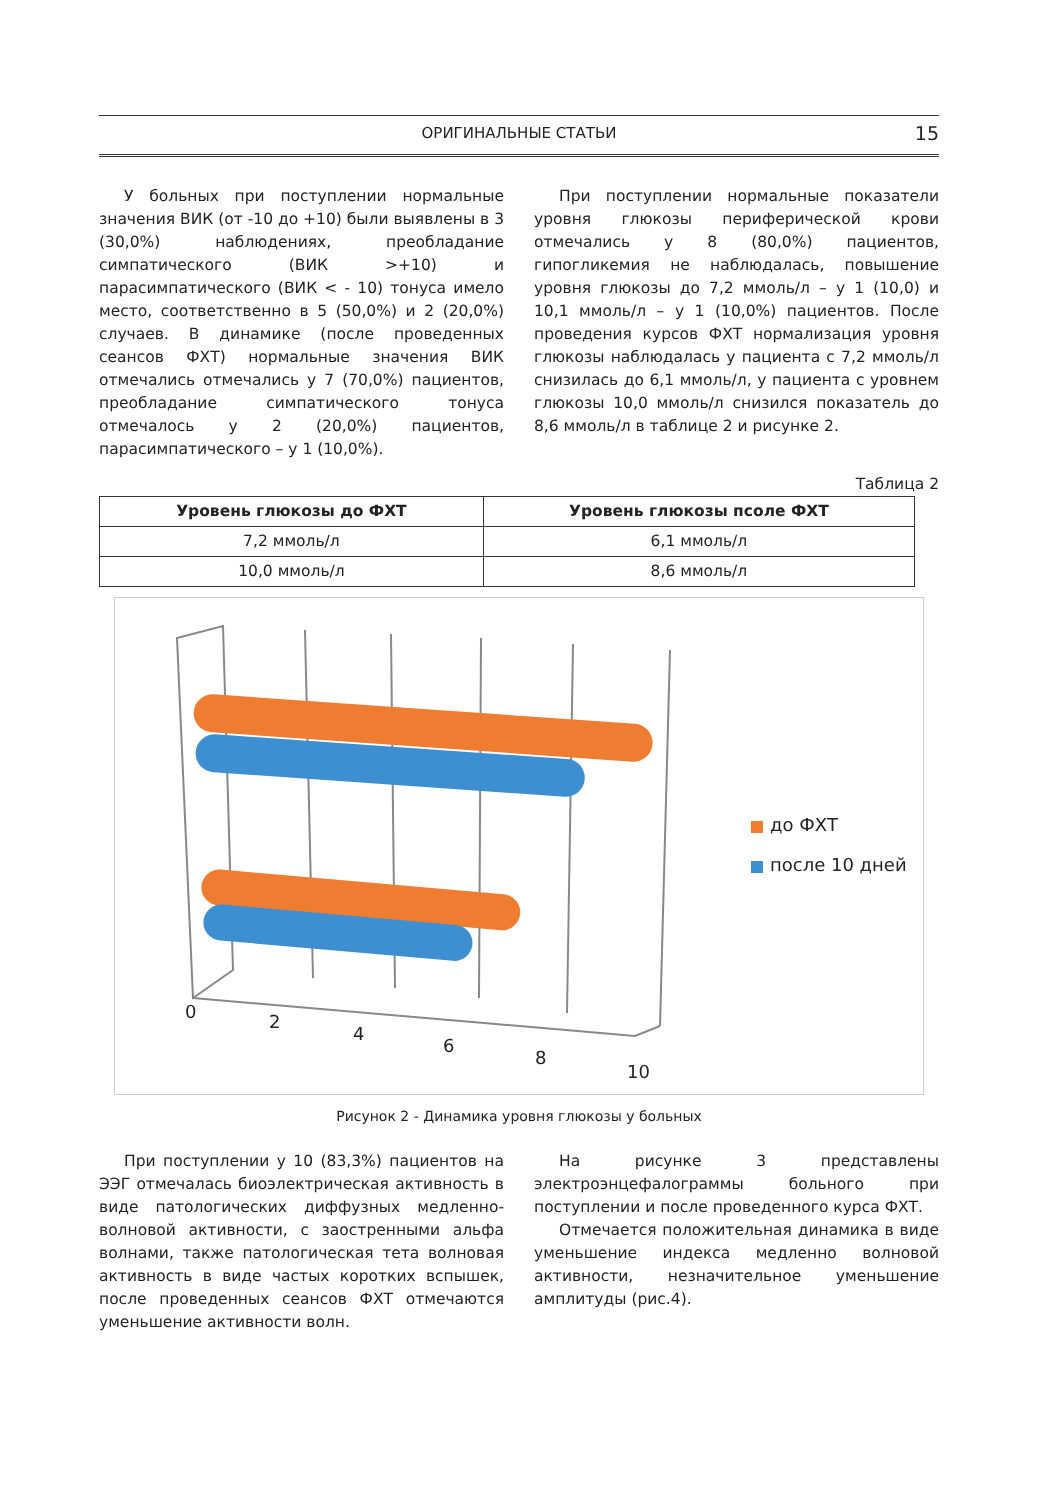ОРИГИНАЛЬНЫЕ СТАТЬИ
15
У больных при поступлении нормальные значения ВИК (от -10 до +10) были выявлены в 3 (30,0%) наблюдениях, преобладание симпатического (ВИК >+10) и парасимпатического (ВИК < - 10) тонуса имело место, соответственно в 5 (50,0%) и 2 (20,0%) случаев. В динамике (после проведенных сеансов ФХТ) нормальные значения ВИК отмечались отмечались у 7 (70,0%) пациентов, преобладание симпатического тонуса отмечалось у 2 (20,0%) пациентов, парасимпатического – у 1 (10,0%).
При поступлении нормальные показатели уровня глюкозы периферической крови отмечались у 8 (80,0%) пациентов, гипогликемия не наблюдалась, повышение уровня глюкозы до 7,2 ммоль/л – у 1 (10,0) и 10,1 ммоль/л – у 1 (10,0%) пациентов. После проведения курсов ФХТ нормализация уровня глюкозы наблюдалась у пациента с 7,2 ммоль/л снизилась до 6,1 ммоль/л, у пациента с уровнем глюкозы 10,0 ммоль/л снизился показатель до 8,6 ммоль/л в таблице 2 и рисунке 2.
Таблица 2
| Уровень глюкозы до ФХТ | Уровень глюкозы псоле ФХТ |
| --- | --- |
| 7,2 ммоль/л | 6,1 ммоль/л |
| 10,0 ммоль/л | 8,6 ммоль/л |
до ФХТ
после 10 дней
0 2 4 6 8 10
Рисунок 2 - Динамика уровня глюкозы у больных
При поступлении у 10 (83,3%) пациентов на ЭЭГ отмечалась биоэлектрическая активность в виде патологических диффузных медленно-волновой активности, с заостренными альфа волнами, также патологическая тета волновая активность в виде частых коротких вспышек, после проведенных сеансов ФХТ отмечаются уменьшение активности волн.
На рисунке 3 представлены электроэнцефалограммы больного при поступлении и после проведенного курса ФХТ.
Отмечается положительная динамика в виде уменьшение индекса медленно волновой активности, незначительное уменьшение амплитуды (рис.4).